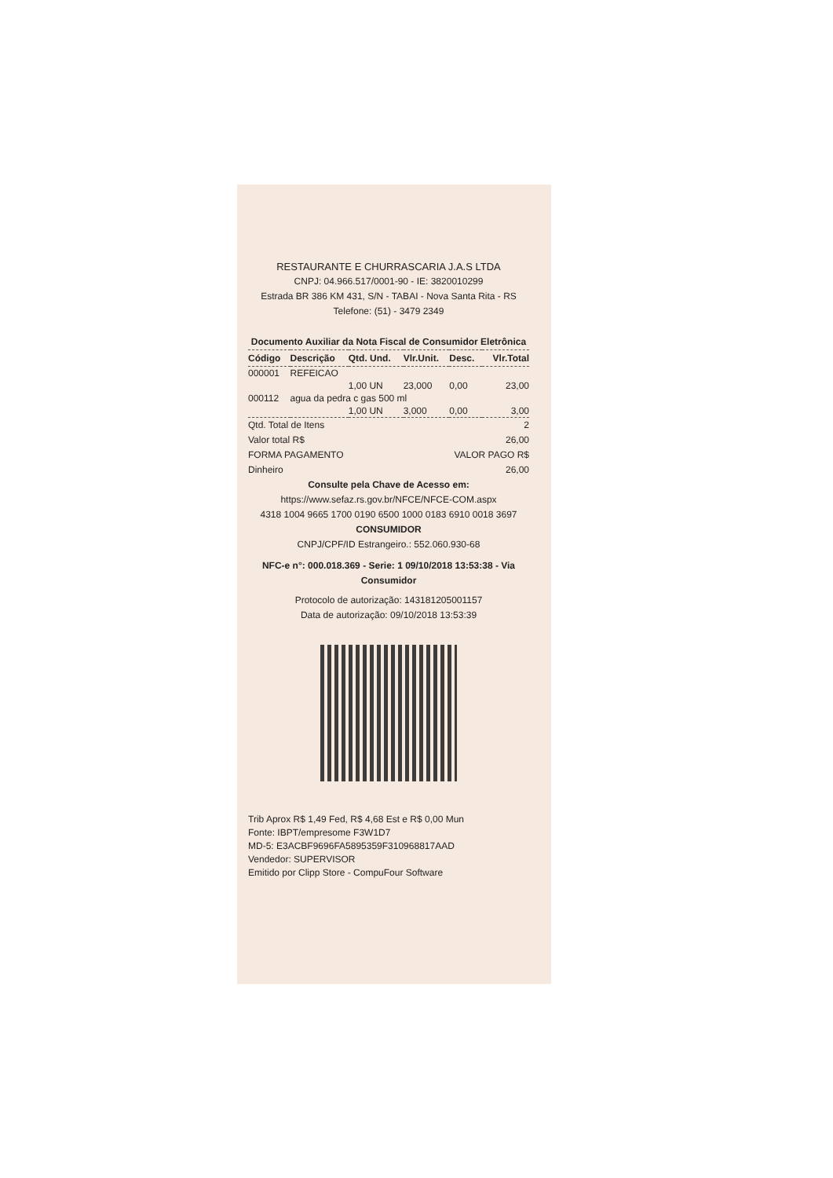RESTAURANTE E CHURRASCARIA J.A.S LTDA
CNPJ: 04.966.517/0001-90 - IE: 3820010299
Estrada BR 386 KM 431, S/N - TABAI - Nova Santa Rita - RS
Telefone: (51) - 3479 2349
Documento Auxiliar da Nota Fiscal de Consumidor Eletrônica
| Código | Descrição | Qtd. Und. | Vlr.Unit. | Desc. | Vlr.Total |
| --- | --- | --- | --- | --- | --- |
| 000001 | REFEICAO | | | | |
| | | 1,00 UN | 23,000 | 0,00 | 23,00 |
| 000112 | agua da pedra c gas 500 ml | | | | |
| | | 1,00 UN | 3,000 | 0,00 | 3,00 |
Qtd. Total de Itens 2
Valor total R$ 26,00
FORMA PAGAMENTO VALOR PAGO R$
Dinheiro 26,00
Consulte pela Chave de Acesso em:
https://www.sefaz.rs.gov.br/NFCE/NFCE-COM.aspx
4318 1004 9665 1700 0190 6500 1000 0183 6910 0018 3697
CONSUMIDOR
CNPJ/CPF/ID Estrangeiro.: 552.060.930-68
NFC-e n°: 000.018.369 - Serie: 1 09/10/2018 13:53:38 - Via Consumidor
Protocolo de autorização: 143181205001157
Data de autorização: 09/10/2018 13:53:39
Trib Aprox R$ 1,49 Fed, R$ 4,68 Est e R$ 0,00 Mun
Fonte: IBPT/empresome F3W1D7
MD-5: E3ACBF9696FA5895359F310968817AAD
Vendedor: SUPERVISOR
Emitido por Clipp Store - CompuFour Software